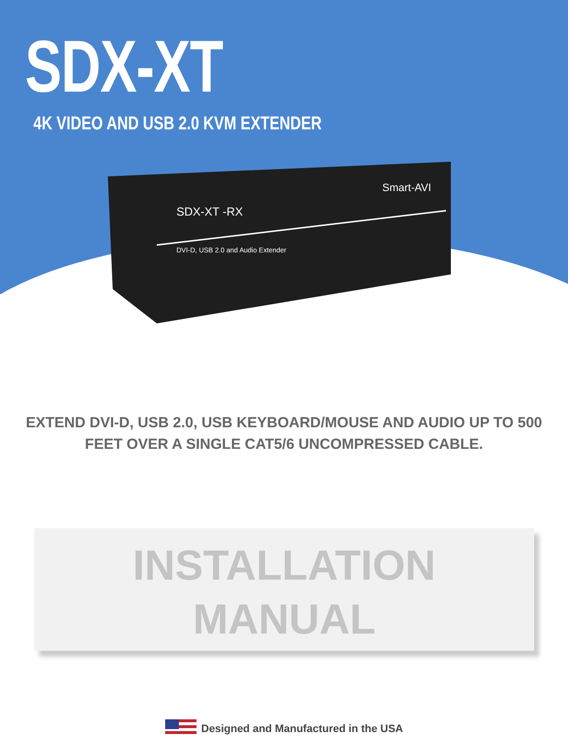SDX-XT
4K VIDEO AND USB 2.0 KVM EXTENDER
SDX-XT -RX
Smart-AVI
DVI-D, USB 2.0 and Audio Extender
EXTEND DVI-D, USB 2.0, USB KEYBOARD/MOUSE AND AUDIO UP TO 500
FEET OVER A SINGLE CAT5/6 UNCOMPRESSED CABLE.
INSTALLATION
MANUAL
Designed and Manufactured in the USA